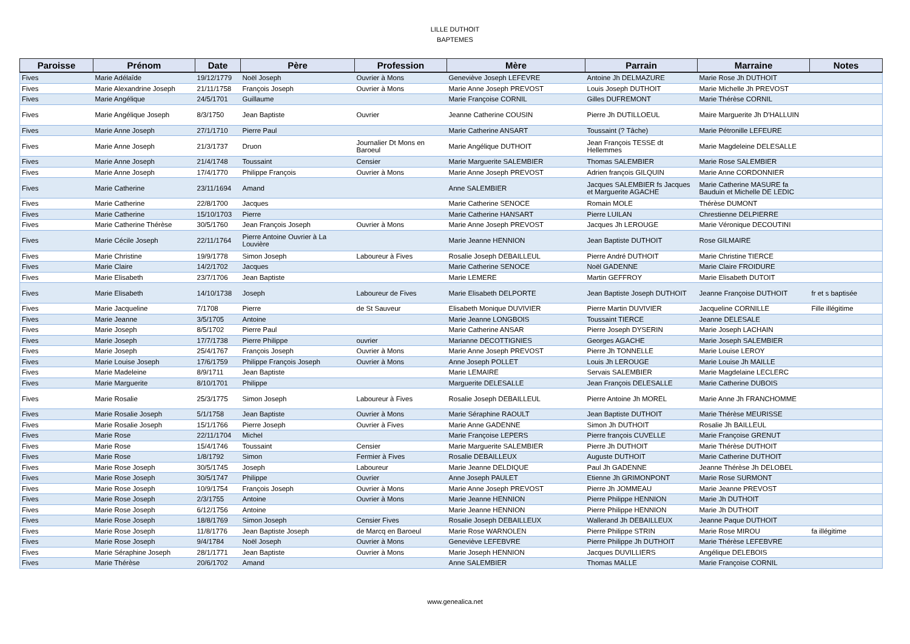LILLE DUTHOIT
BAPTEMES
| Paroisse | Prénom | Date | Père | Profession | Mère | Parrain | Marraine | Notes |
| --- | --- | --- | --- | --- | --- | --- | --- | --- |
| Fives | Marie Adélaîde | 19/12/1779 | Noël Joseph | Ouvrier à Mons | Geneviève Joseph LEFEVRE | Antoine Jh DELMAZURE | Marie Rose Jh DUTHOIT | |
| Fives | Marie Alexandrine Joseph | 21/11/1758 | François Joseph | Ouvrier à Mons | Marie Anne Joseph PREVOST | Louis Joseph DUTHOIT | Marie Michelle Jh PREVOST | |
| Fives | Marie Angélique | 24/5/1701 | Guillaume | | Marie Françoise CORNIL | Gilles DUFREMONT | Marie Thérèse CORNIL | |
| Fives | Marie Angélique Joseph | 8/3/1750 | Jean Baptiste | Ouvrier | Jeanne Catherine COUSIN | Pierre Jh DUTILLOEUL | Maire Marguerite Jh D'HALLUIN | |
| Fives | Marie Anne Joseph | 27/1/1710 | Pierre Paul | | Marie Catherine ANSART | Toussaint (? Tâche) | Marie Pétronille LEFEURE | |
| Fives | Marie Anne Joseph | 21/3/1737 | Druon | Journalier Dt Mons en Baroeul | Marie Angélique DUTHOIT | Jean François TESSE dt Hellemmes | Marie Magdeleine DELESALLE | |
| Fives | Marie Anne Joseph | 21/4/1748 | Toussaint | Censier | Marie Marguerite SALEMBIER | Thomas SALEMBIER | Marie Rose SALEMBIER | |
| Fives | Marie Anne Joseph | 17/4/1770 | Philippe François | Ouvrier à Mons | Marie Anne Joseph PREVOST | Adrien françois GILQUIN | Marie Anne CORDONNIER | |
| Fives | Marie Catherine | 23/11/1694 | Amand | | Anne SALEMBIER | Jacques SALEMBIER fs Jacques et Marguerite AGACHE | Marie Catherine MASURE fa Bauduin et Michelle DE LEDIC | |
| Fives | Marie Catherine | 22/8/1700 | Jacques | | Marie Catherine SENOCE | Romain MOLE | Thérèse DUMONT | |
| Fives | Marie Catherine | 15/10/1703 | Pierre | | Marie Catherine HANSART | Pierre LUILAN | Chrestienne DELPIERRE | |
| Fives | Marie Catherine Thérèse | 30/5/1760 | Jean François Joseph | Ouvrier à Mons | Marie Anne Joseph PREVOST | Jacques Jh LEROUGE | Marie Véronique DECOUTINI | |
| Fives | Marie Cécile Joseph | 22/11/1764 | Pierre Antoine Ouvrier à La Louvière | | Marie Jeanne HENNION | Jean Baptiste DUTHOIT | Rose GILMAIRE | |
| Fives | Marie Christine | 19/9/1778 | Simon Joseph | Laboureur à Fives | Rosalie Joseph DEBAILLEUL | Pierre André DUTHOIT | Marie Christine TIERCE | |
| Fives | Marie Claire | 14/2/1702 | Jacques | | Marie Catherine SENOCE | Noël GADENNE | Marie Claire FROIDURE | |
| Fives | Marie Elisabeth | 23/7/1706 | Jean Baptiste | | Marie LEMERE | Martin GEFFROY | Marie Elisabeth DUTOIT | |
| Fives | Marie Elisabeth | 14/10/1738 | Joseph | Laboureur de Fives | Marie Elisabeth DELPORTE | Jean Baptiste Joseph DUTHOIT | Jeanne Françoise DUTHOIT | fr et s baptisée |
| Fives | Marie Jacqueline | 7/1708 | Pierre | de St Sauveur | Elisabeth Monique DUVIVIER | Pierre Martin DUVIVIER | Jacqueline CORNILLE | Fille illégitime |
| Fives | Marie Jeanne | 3/5/1705 | Antoine | | Marie Jeanne LONGBOIS | Toussaint TIERCE | Jeanne DELESALE | |
| Fives | Marie Joseph | 8/5/1702 | Pierre Paul | | Marie Catherine ANSAR | Pierre Joseph DYSERIN | Marie Joseph LACHAIN | |
| Fives | Marie Joseph | 17/7/1738 | Pierre Philippe | ouvrier | Marianne DECOTTIGNIES | Georges AGACHE | Marie Joseph SALEMBIER | |
| Fives | Marie Joseph | 25/4/1767 | François Joseph | Ouvrier à Mons | Marie Anne Joseph PREVOST | Pierre Jh TONNELLE | Marie Louise LEROY | |
| Fives | Marie Louise Joseph | 17/6/1759 | Philippe François Joseph | Ouvrier à Mons | Anne Joseph POLLET | Louis Jh LEROUGE | Marie Louise Jh MAILLE | |
| Fives | Marie Madeleine | 8/9/1711 | Jean Baptiste | | Marie LEMAIRE | Servais SALEMBIER | Marie Magdelaine LECLERC | |
| Fives | Marie Marguerite | 8/10/1701 | Philippe | | Marguerite DELESALLE | Jean François DELESALLE | Marie Catherine DUBOIS | |
| Fives | Marie Rosalie | 25/3/1775 | Simon Joseph | Laboureur à Fives | Rosalie Joseph DEBAILLEUL | Pierre Antoine Jh MOREL | Marie Anne Jh FRANCHOMME | |
| Fives | Marie Rosalie Joseph | 5/1/1758 | Jean Baptiste | Ouvrier à Mons | Marie Séraphine RAOULT | Jean Baptiste DUTHOIT | Marie Thérèse MEURISSE | |
| Fives | Marie Rosalie Joseph | 15/1/1766 | Pierre Joseph | Ouvrier à Fives | Marie Anne GADENNE | Simon Jh DUTHOIT | Rosalie Jh BAILLEUL | |
| Fives | Marie Rose | 22/11/1704 | Michel | | Marie Françoise LEPERS | Pierre françois CUVELLE | Marie Françoise GRENUT | |
| Fives | Marie Rose | 15/4/1746 | Toussaint | Censier | Marie Marguerite SALEMBIER | Pierre Jh DUTHOIT | Marie Thérèse DUTHOIT | |
| Fives | Marie Rose | 1/8/1792 | Simon | Fermier à Fives | Rosalie DEBAILLEUX | Auguste DUTHOIT | Marie Catherine DUTHOIT | |
| Fives | Marie Rose Joseph | 30/5/1745 | Joseph | Laboureur | Marie Jeanne DELDIQUE | Paul Jh GADENNE | Jeanne Thérèse Jh DELOBEL | |
| Fives | Marie Rose Joseph | 30/5/1747 | Philippe | Ouvrier | Anne Joseph PAULET | Etienne Jh GRIMONPONT | Marie Rose SURMONT | |
| Fives | Marie Rose Joseph | 10/9/1754 | François Joseph | Ouvrier à Mons | Marie Anne Joseph PREVOST | Pierre Jh JOMMEAU | Marie Jeanne PREVOST | |
| Fives | Marie Rose Joseph | 2/3/1755 | Antoine | Ouvrier à Mons | Marie Jeanne HENNION | Pierre Philippe HENNION | Marie Jh DUTHOIT | |
| Fives | Marie Rose Joseph | 6/12/1756 | Antoine | | Marie Jeanne HENNION | Pierre Philippe HENNION | Marie Jh DUTHOIT | |
| Fives | Marie Rose Joseph | 18/8/1769 | Simon Joseph | Censier Fives | Rosalie Joseph DEBAILLEUX | Wallerand Jh DEBAILLEUX | Jeanne Paque DUTHOIT | |
| Fives | Marie Rose Joseph | 11/8/1776 | Jean Baptiste Joseph | de Marcq en Baroeul | Marie Rose WARNOLEN | Pierre Philippe STRIN | Marie Rose MIROU | fa illégitime |
| Fives | Marie Rose Joseph | 9/4/1784 | Noël Joseph | Ouvrier à Mons | Geneviève LEFEBVRE | Pierre Philippe Jh DUTHOIT | Marie Thérèse LEFEBVRE | |
| Fives | Marie Séraphine Joseph | 28/1/1771 | Jean Baptiste | Ouvrier à Mons | Marie Joseph HENNION | Jacques DUVILLIERS | Angélique DELEBOIS | |
| Fives | Marie Thérèse | 20/6/1702 | Amand | | Anne SALEMBIER | Thomas MALLE | Marie Françoise CORNIL | |
www.genealica.net